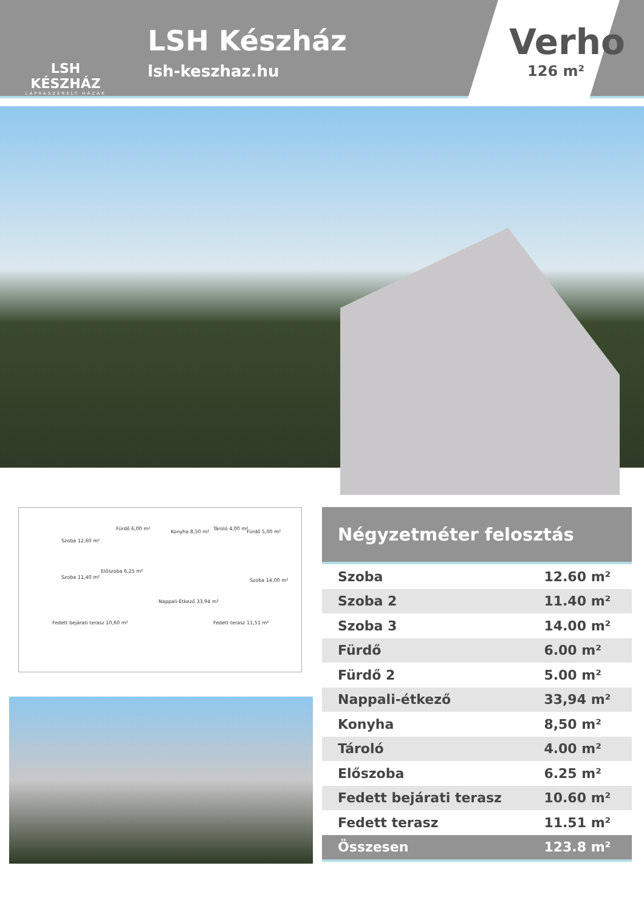LSH KÉSZHÁZ
LAPRASZERELT HÁZAK
LSH Készház
lsh-keszhaz.hu
Verho
126 m²
Szoba 12,60 m²
Fürdő 6,00 m²
Konyha 8,50 m²
Tároló 4,00 m²
Fürdő 5,00 m²
Szoba 11,40 m²
Előszoba 6,25 m²
Szoba 14,00 m²
Nappali-Étkező 33,94 m²
Fedett bejárati terasz 10,60 m² Fedett terasz 11,51 m²
Négyzetméter felosztás
| Szoba | 12.60 m² |
| Szoba 2 | 11.40 m² |
| Szoba 3 | 14.00 m² |
| Fürdő | 6.00 m² |
| Fürdő 2 | 5.00 m² |
| Nappali-étkező | 33,94 m² |
| Konyha | 8,50 m² |
| Tároló | 4.00 m² |
| Előszoba | 6.25 m² |
| Fedett bejárati terasz | 10.60 m² |
| Fedett terasz | 11.51 m² |
| Összesen | 123.8 m² |